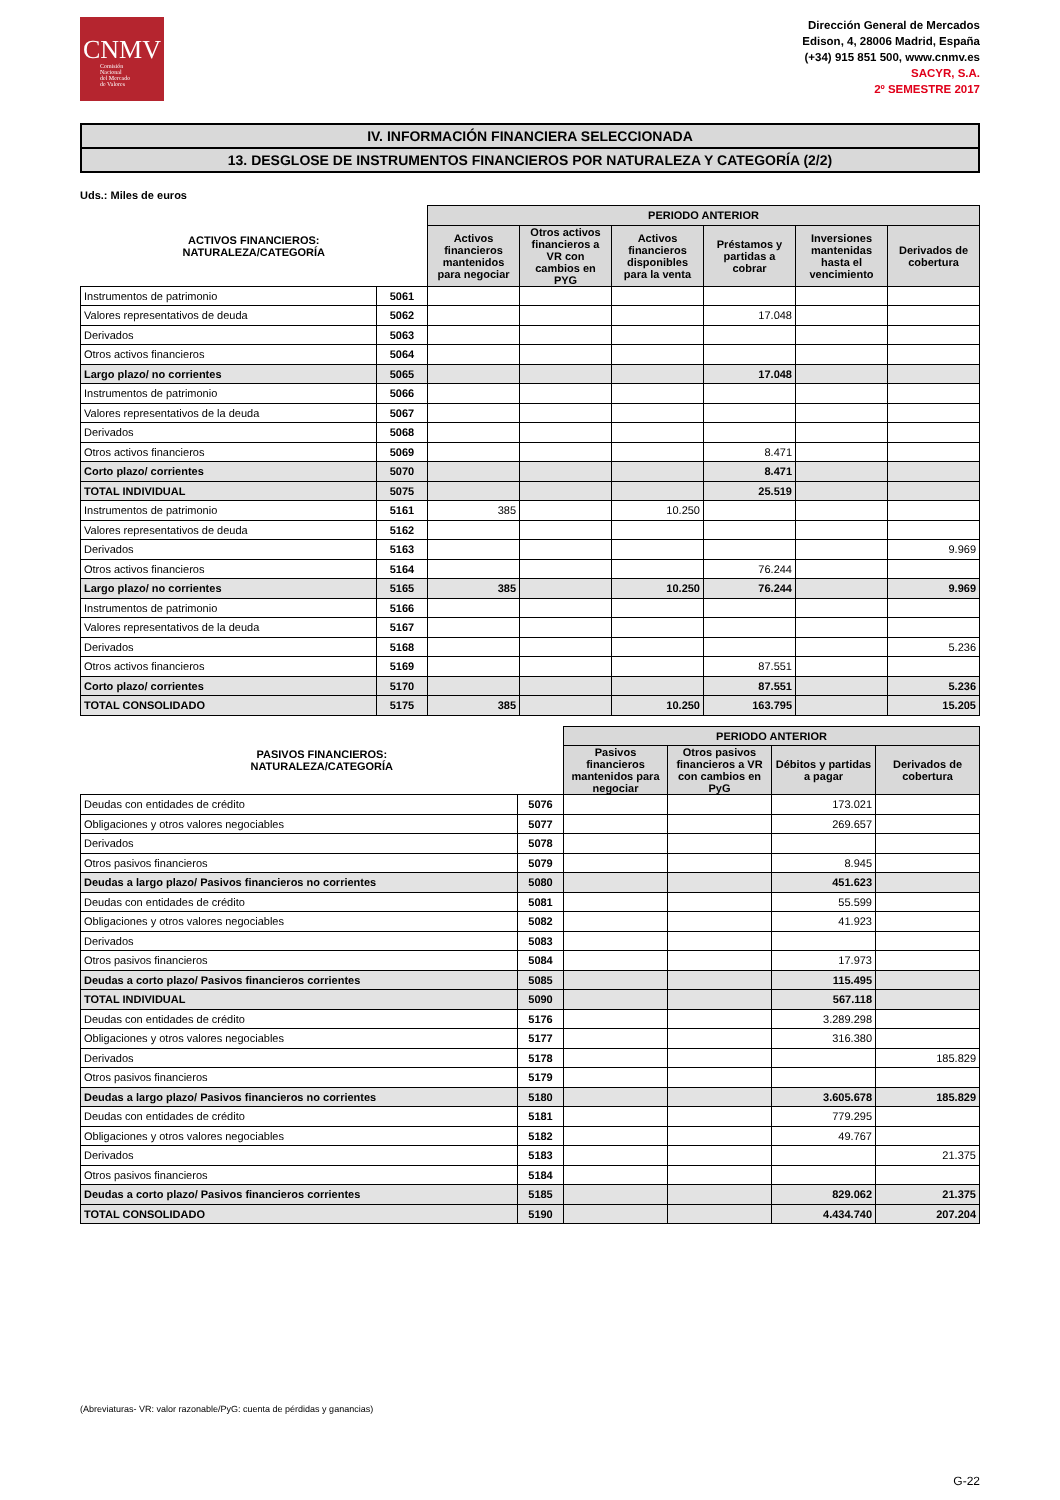CNMV
Comisión
Nacional
del Mercado
de Valores
Dirección General de Mercados
Edison, 4, 28006 Madrid, España
(+34) 915 851 500, www.cnmv.es
SACYR, S.A.
2º SEMESTRE 2017
IV. INFORMACIÓN FINANCIERA SELECCIONADA
13. DESGLOSE DE INSTRUMENTOS FINANCIEROS POR NATURALEZA Y CATEGORÍA (2/2)
Uds.: Miles de euros
| ACTIVOS FINANCIEROS: NATURALEZA/CATEGORÍA | | PERIODO ANTERIOR | | | | | |
| --- | --- | --- | --- | --- | --- | --- | --- |
| | | Activos financieros mantenidos para negociar | Otros activos financieros a VR con cambios en PYG | Activos financieros disponibles para la venta | Préstamos y partidas a cobrar | Inversiones mantenidas hasta el vencimiento | Derivados de cobertura |
| Instrumentos de patrimonio | 5061 | | | | | | |
| Valores representativos de deuda | 5062 | | | | 17.048 | | |
| Derivados | 5063 | | | | | | |
| Otros activos financieros | 5064 | | | | | | |
| Largo plazo/ no corrientes | 5065 | | | | 17.048 | | |
| Instrumentos de patrimonio | 5066 | | | | | | |
| Valores representativos de la deuda | 5067 | | | | | | |
| Derivados | 5068 | | | | | | |
| Otros activos financieros | 5069 | | | | 8.471 | | |
| Corto plazo/ corrientes | 5070 | | | | 8.471 | | |
| TOTAL INDIVIDUAL | 5075 | | | | 25.519 | | |
| Instrumentos de patrimonio | 5161 | 385 | | 10.250 | | | |
| Valores representativos de deuda | 5162 | | | | | | |
| Derivados | 5163 | | | | | | 9.969 |
| Otros activos financieros | 5164 | | | | 76.244 | | |
| Largo plazo/ no corrientes | 5165 | 385 | | 10.250 | 76.244 | | 9.969 |
| Instrumentos de patrimonio | 5166 | | | | | | |
| Valores representativos de la deuda | 5167 | | | | | | |
| Derivados | 5168 | | | | | | 5.236 |
| Otros activos financieros | 5169 | | | | 87.551 | | |
| Corto plazo/ corrientes | 5170 | | | | 87.551 | | 5.236 |
| TOTAL CONSOLIDADO | 5175 | 385 | | 10.250 | 163.795 | | 15.205 |
| PASIVOS FINANCIEROS: NATURALEZA/CATEGORÍA | | PERIODO ANTERIOR | | | |
| --- | --- | --- | --- | --- | --- |
| | | Pasivos financieros mantenidos para negociar | Otros pasivos financieros a VR con cambios en PyG | Débitos y partidas a pagar | Derivados de cobertura |
| Deudas con entidades de crédito | 5076 | | | 173.021 | |
| Obligaciones y otros valores negociables | 5077 | | | 269.657 | |
| Derivados | 5078 | | | | |
| Otros pasivos financieros | 5079 | | | 8.945 | |
| Deudas a largo plazo/ Pasivos financieros no corrientes | 5080 | | | 451.623 | |
| Deudas con entidades de crédito | 5081 | | | 55.599 | |
| Obligaciones y otros valores negociables | 5082 | | | 41.923 | |
| Derivados | 5083 | | | | |
| Otros pasivos financieros | 5084 | | | 17.973 | |
| Deudas a corto plazo/ Pasivos financieros corrientes | 5085 | | | 115.495 | |
| TOTAL INDIVIDUAL | 5090 | | | 567.118 | |
| Deudas con entidades de crédito | 5176 | | | 3.289.298 | |
| Obligaciones y otros valores negociables | 5177 | | | 316.380 | |
| Derivados | 5178 | | | | 185.829 |
| Otros pasivos financieros | 5179 | | | | |
| Deudas a largo plazo/ Pasivos financieros no corrientes | 5180 | | | 3.605.678 | 185.829 |
| Deudas con entidades de crédito | 5181 | | | 779.295 | |
| Obligaciones y otros valores negociables | 5182 | | | 49.767 | |
| Derivados | 5183 | | | | 21.375 |
| Otros pasivos financieros | 5184 | | | | |
| Deudas a corto plazo/ Pasivos financieros corrientes | 5185 | | | 829.062 | 21.375 |
| TOTAL CONSOLIDADO | 5190 | | | 4.434.740 | 207.204 |
(Abreviaturas- VR: valor razonable/PyG: cuenta de pérdidas y ganancias)
G-22